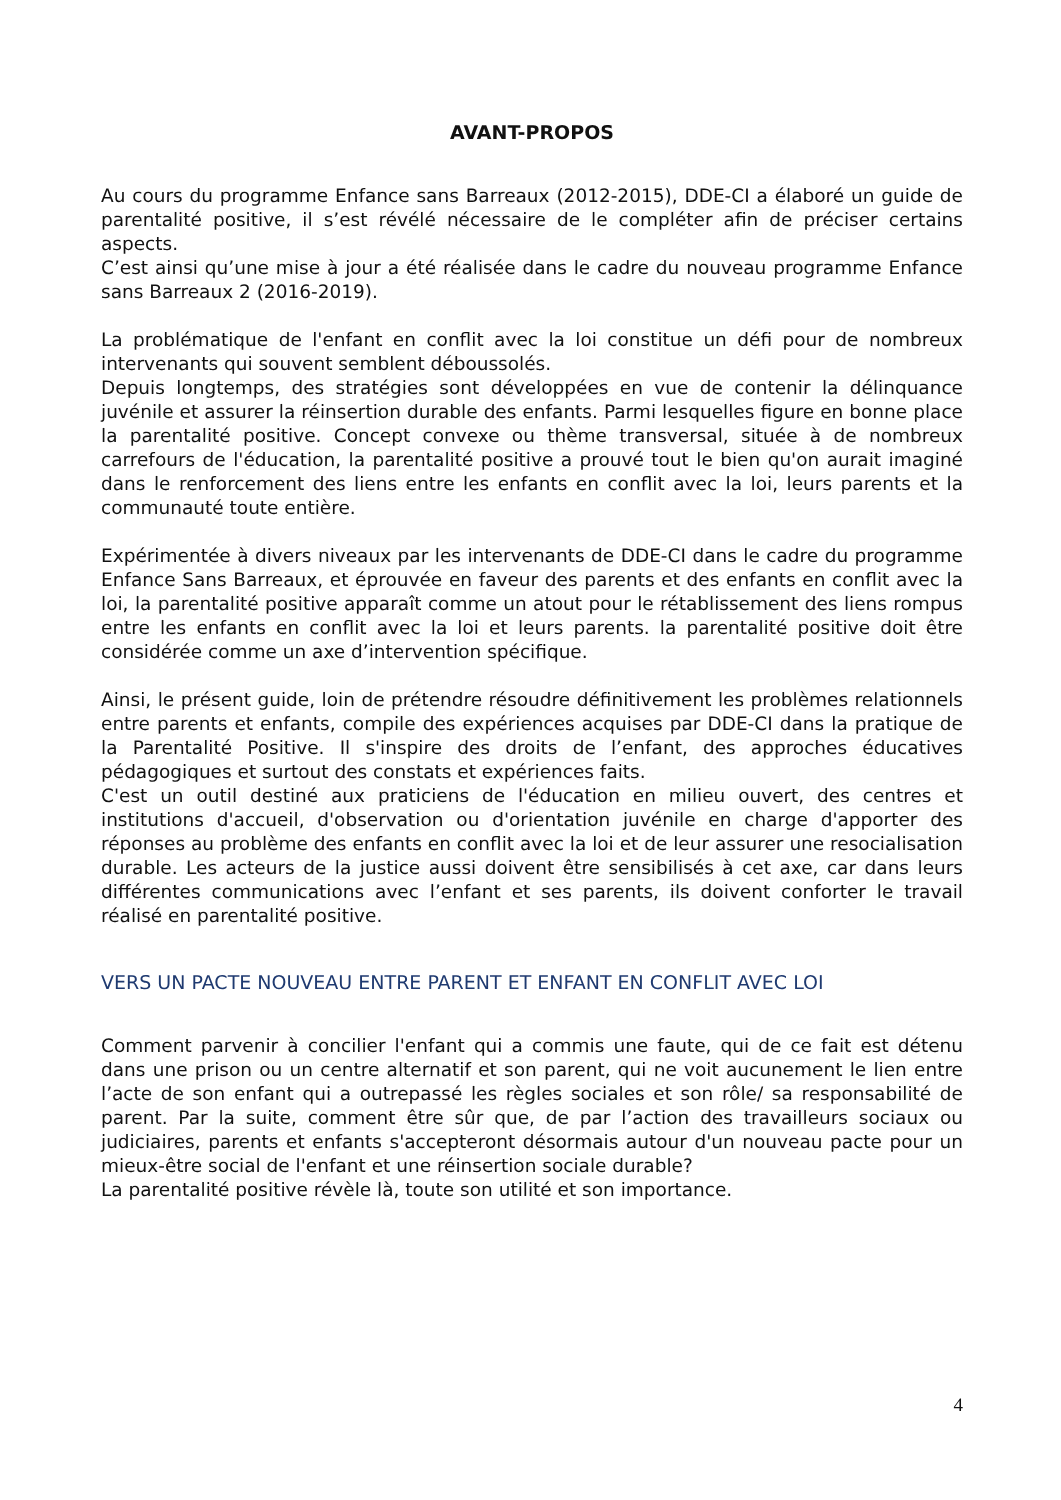AVANT-PROPOS
Au cours du programme Enfance sans Barreaux (2012-2015), DDE-CI a élaboré un guide de parentalité positive, il s’est révélé nécessaire de le compléter afin de préciser certains aspects.
C’est ainsi qu’une mise à jour a été réalisée dans le cadre du nouveau programme Enfance sans Barreaux 2 (2016-2019).
La problématique de l'enfant en conflit avec la loi constitue un défi pour de nombreux intervenants qui souvent semblent déboussolés.
Depuis longtemps, des stratégies sont développées en vue de contenir la délinquance juvénile et assurer la réinsertion durable des enfants. Parmi lesquelles figure en bonne place la parentalité positive. Concept convexe ou thème transversal, située à de nombreux carrefours de l'éducation, la parentalité positive a prouvé tout le bien qu'on aurait imaginé dans le renforcement des liens entre les enfants en conflit avec la loi, leurs parents et la communauté toute entière.
Expérimentée à divers niveaux par les intervenants de DDE-CI dans le cadre du programme Enfance Sans Barreaux, et éprouvée en faveur des parents et des enfants en conflit avec la loi, la parentalité positive apparaît comme un atout pour le rétablissement des liens rompus entre les enfants en conflit avec la loi et leurs parents. la parentalité positive doit être considérée comme un axe d’intervention spécifique.
Ainsi, le présent guide, loin de prétendre résoudre définitivement les problèmes relationnels entre parents et enfants, compile des expériences acquises par DDE-CI dans la pratique de la Parentalité Positive. Il s'inspire des droits de l’enfant, des approches éducatives pédagogiques et surtout des constats et expériences faits.
C'est un outil destiné aux praticiens de l'éducation en milieu ouvert, des centres et institutions d'accueil, d'observation ou d'orientation juvénile en charge d'apporter des réponses au problème des enfants en conflit avec la loi et de leur assurer une resocialisation durable. Les acteurs de la justice aussi doivent être sensibilisés à cet axe, car dans leurs différentes communications avec l’enfant et ses parents, ils doivent conforter le travail réalisé en parentalité positive.
VERS UN PACTE NOUVEAU ENTRE PARENT ET ENFANT EN CONFLIT AVEC LOI
Comment parvenir à concilier l'enfant qui a commis une faute, qui de ce fait est détenu dans une prison ou un centre alternatif et son parent, qui ne voit aucunement le lien entre l’acte de son enfant qui a outrepassé les règles sociales et son rôle/ sa responsabilité de parent. Par la suite, comment être sûr que, de par l’action des travailleurs sociaux ou judiciaires, parents et enfants s'accepteront désormais autour d'un nouveau pacte pour un mieux-être social de l'enfant et une réinsertion sociale durable?
La parentalité positive révèle là, toute son utilité et son importance.
4